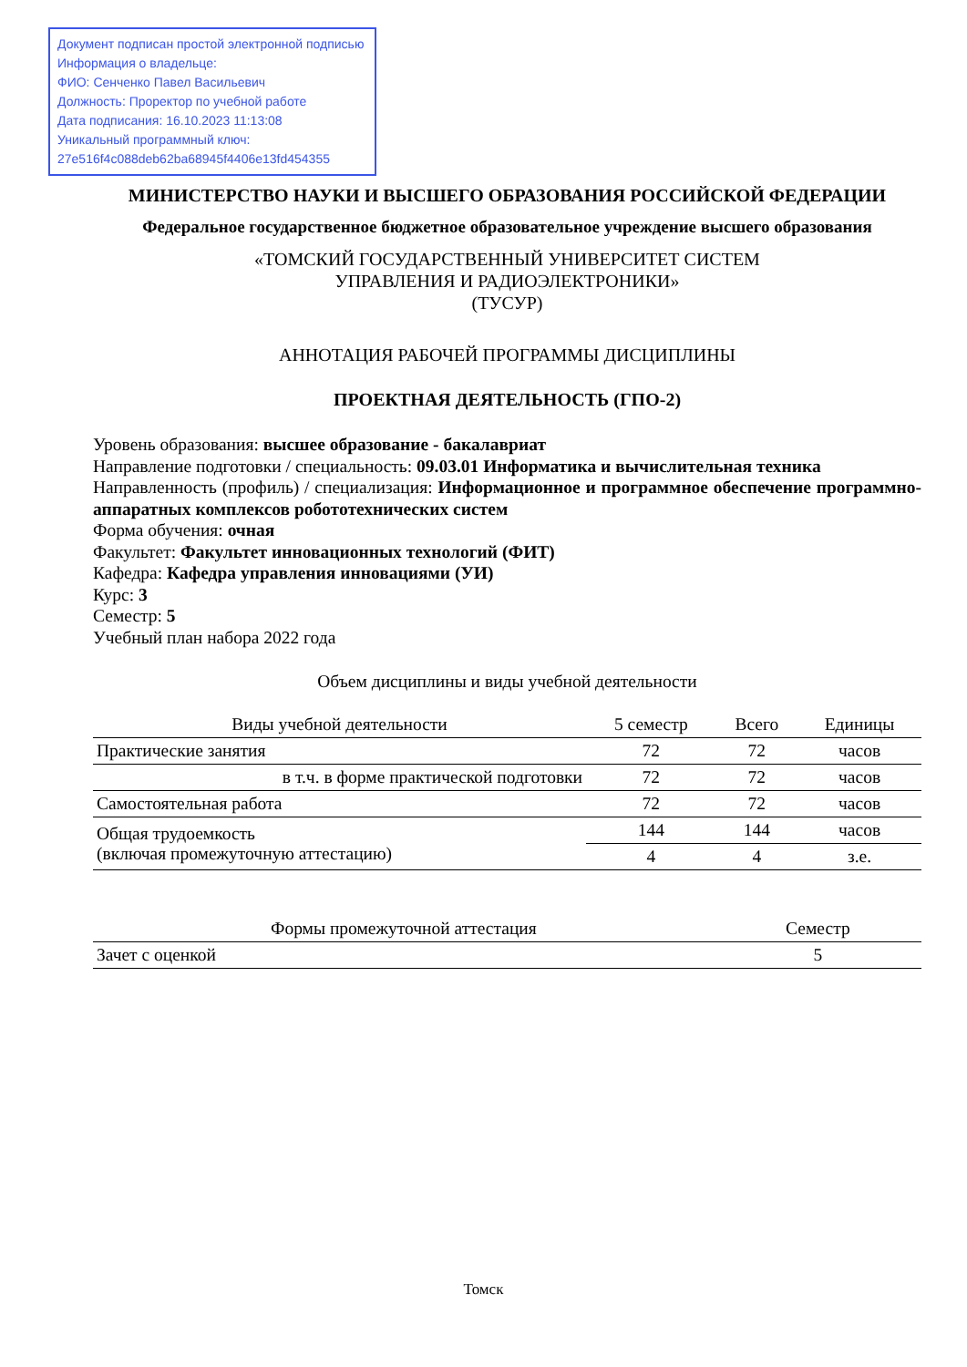Документ подписан простой электронной подписью
Информация о владельце:
ФИО: Сенченко Павел Васильевич
Должность: Проректор по учебной работе
Дата подписания: 16.10.2023 11:13:08
Уникальный программный ключ:
27e516f4c088deb62ba68945f4406e13fd454355
МИНИСТЕРСТВО НАУКИ И ВЫСШЕГО ОБРАЗОВАНИЯ РОССИЙСКОЙ ФЕДЕРАЦИИ
Федеральное государственное бюджетное образовательное учреждение высшего образования
«ТОМСКИЙ ГОСУДАРСТВЕННЫЙ УНИВЕРСИТЕТ СИСТЕМ
УПРАВЛЕНИЯ И РАДИОЭЛЕКТРОНИКИ»
(ТУСУР)
АННОТАЦИЯ РАБОЧЕЙ ПРОГРАММЫ ДИСЦИПЛИНЫ
ПРОЕКТНАЯ ДЕЯТЕЛЬНОСТЬ (ГПО-2)
Уровень образования: высшее образование - бакалавриат
Направление подготовки / специальность: 09.03.01 Информатика и вычислительная техника
Направленность (профиль) / специализация: Информационное и программное обеспечение программно-аппаратных комплексов робототехнических систем
Форма обучения: очная
Факультет: Факультет инновационных технологий (ФИТ)
Кафедра: Кафедра управления инновациями (УИ)
Курс: 3
Семестр: 5
Учебный план набора 2022 года
Объем дисциплины и виды учебной деятельности
| Виды учебной деятельности | 5 семестр | Всего | Единицы |
| --- | --- | --- | --- |
| Практические занятия | 72 | 72 | часов |
| в т.ч. в форме практической подготовки | 72 | 72 | часов |
| Самостоятельная работа | 72 | 72 | часов |
| Общая трудоемкость (включая промежуточную аттестацию) | 144 | 144 | часов |
| | 4 | 4 | з.е. |
| Формы промежуточной аттестация | Семестр |
| --- | --- |
| Зачет с оценкой | 5 |
Томск